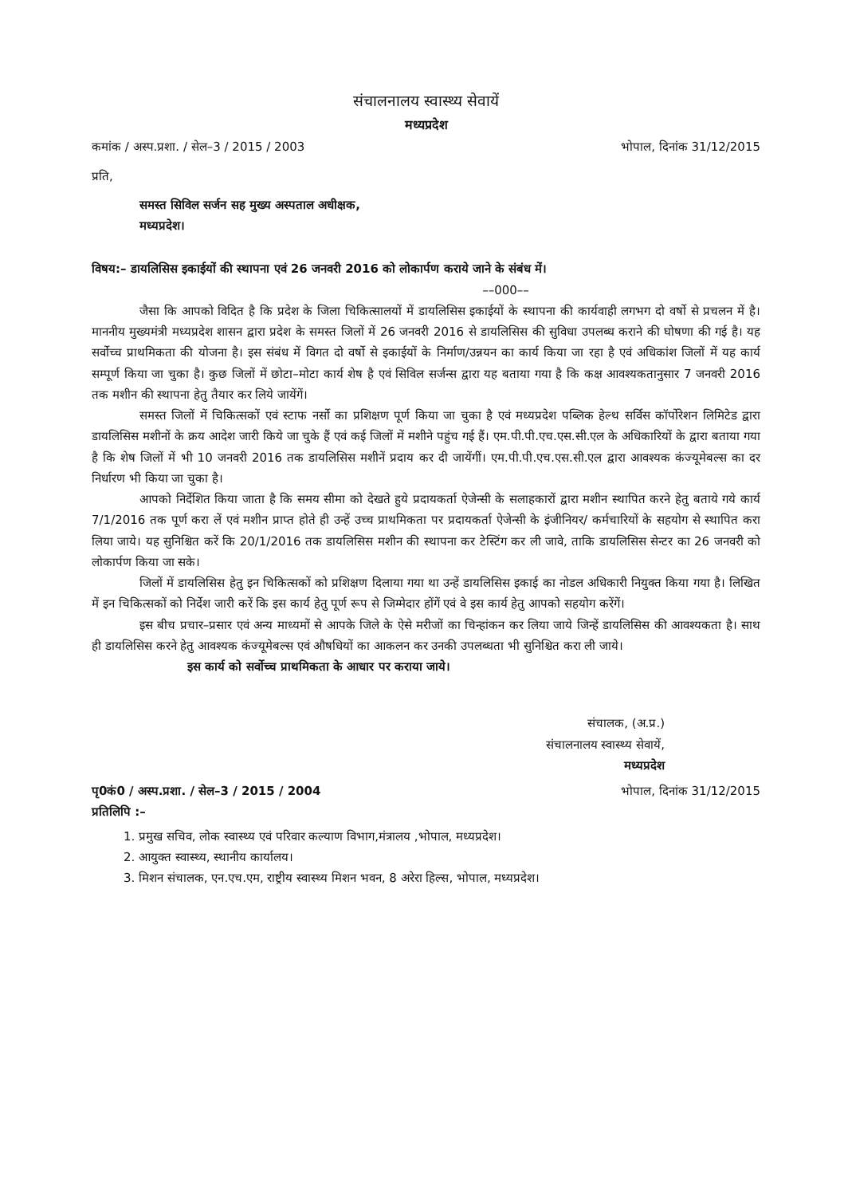संचालनालय स्वास्थ्य सेवायें
मध्यप्रदेश
कमांक / अस्प.प्रशा. / सेल–3 / 2015 / 2003 भोपाल, दिनांक 31/12/2015
प्रति,
समस्त सिविल सर्जन सह मुख्य अस्पताल अधीक्षक,
मध्यप्रदेश।
विषय:– डायलिसिस इकाईयों की स्थापना एवं 26 जनवरी 2016 को लोकार्पण कराये जाने के संबंध में।
––000––
जैसा कि आपको विदित है कि प्रदेश के जिला चिकित्सालयों में डायलिसिस इकाईयों के स्थापना की कार्यवाही लगभग दो वर्षो से प्रचलन में है। माननीय मुख्यमंत्री मध्यप्रदेश शासन द्वारा प्रदेश के समस्त जिलों में 26 जनवरी 2016 से डायलिसिस की सुविधा उपलब्ध कराने की घोषणा की गई है। यह सर्वोच्च प्राथमिकता की योजना है। इस संबंध में विगत दो वर्षो से इकाईयों के निर्माण/उन्नयन का कार्य किया जा रहा है एवं अधिकांश जिलों में यह कार्य सम्पूर्ण किया जा चुका है। कुछ जिलों में छोटा–मोटा कार्य शेष है एवं सिविल सर्जन्स द्वारा यह बताया गया है कि कक्ष आवश्यकतानुसार 7 जनवरी 2016 तक मशीन की स्थापना हेतु तैयार कर लिये जायेंगें।
समस्त जिलों में चिकित्सकों एवं स्टाफ नर्सो का प्रशिक्षण पूर्ण किया जा चुका है एवं मध्यप्रदेश पब्लिक हेल्थ सर्विस कॉर्पोरेशन लिमिटेड द्वारा डायलिसिस मशीनों के क्रय आदेश जारी किये जा चुके हैं एवं कई जिलों में मशीने पहुंच गई हैं। एम.पी.पी.एच.एस.सी.एल के अधिकारियों के द्वारा बताया गया है कि शेष जिलों में भी 10 जनवरी 2016 तक डायलिसिस मशीनें प्रदाय कर दी जायेंगीं। एम.पी.पी.एच.एस.सी.एल द्वारा आवश्यक कंज्यूमेबल्स का दर निर्धारण भी किया जा चुका है।
आपको निर्देशित किया जाता है कि समय सीमा को देखते हुये प्रदायकर्ता ऐजेन्सी के सलाहकारों द्वारा मशीन स्थापित करने हेतु बताये गये कार्य 7/1/2016 तक पूर्ण करा लें एवं मशीन प्राप्त होते ही उन्हें उच्च प्राथमिकता पर प्रदायकर्ता ऐजेन्सी के इंजीनियर/ कर्मचारियों के सहयोग से स्थापित करा लिया जाये। यह सुनिश्चित करें कि 20/1/2016 तक डायलिसिस मशीन की स्थापना कर टेस्टिंग कर ली जावे, ताकि डायलिसिस सेन्टर का 26 जनवरी को लोकार्पण किया जा सके।
जिलों में डायलिसिस हेतु इन चिकित्सकों को प्रशिक्षण दिलाया गया था उन्हें डायलिसिस इकाई का नोडल अधिकारी नियुक्त किया गया है। लिखित में इन चिकित्सकों को निर्देश जारी करें कि इस कार्य हेतु पूर्ण रूप से जिम्मेदार होंगें एवं वे इस कार्य हेतु आपको सहयोग करेंगें।
इस बीच प्रचार–प्रसार एवं अन्य माध्यमों से आपके जिले के ऐसे मरीजों का चिन्हांकन कर लिया जाये जिन्हें डायलिसिस की आवश्यकता है। साथ ही डायलिसिस करने हेतु आवश्यक कंज्यूमेबल्स एवं औषधियों का आकलन कर उनकी उपलब्धता भी सुनिश्चित करा ली जाये।
इस कार्य को सर्वोच्च प्राथमिकता के आधार पर कराया जाये।
संचालक, (अ.प्र.)
संचालनालय स्वास्थ्य सेवायें,
मध्यप्रदेश
पृ0कं0 / अस्प.प्रशा. / सेल–3 / 2015 / 2004 भोपाल, दिनांक 31/12/2015
प्रतिलिपि :–
1. प्रमुख सचिव, लोक स्वास्थ्य एवं परिवार कल्याण विभाग,मंत्रालय ,भोपाल, मध्यप्रदेश।
2. आयुक्त स्वास्थ्य, स्थानीय कार्यालय।
3. मिशन संचालक, एन.एच.एम, राष्ट्रीय स्वास्थ्य मिशन भवन, 8 अरेरा हिल्स, भोपाल, मध्यप्रदेश।